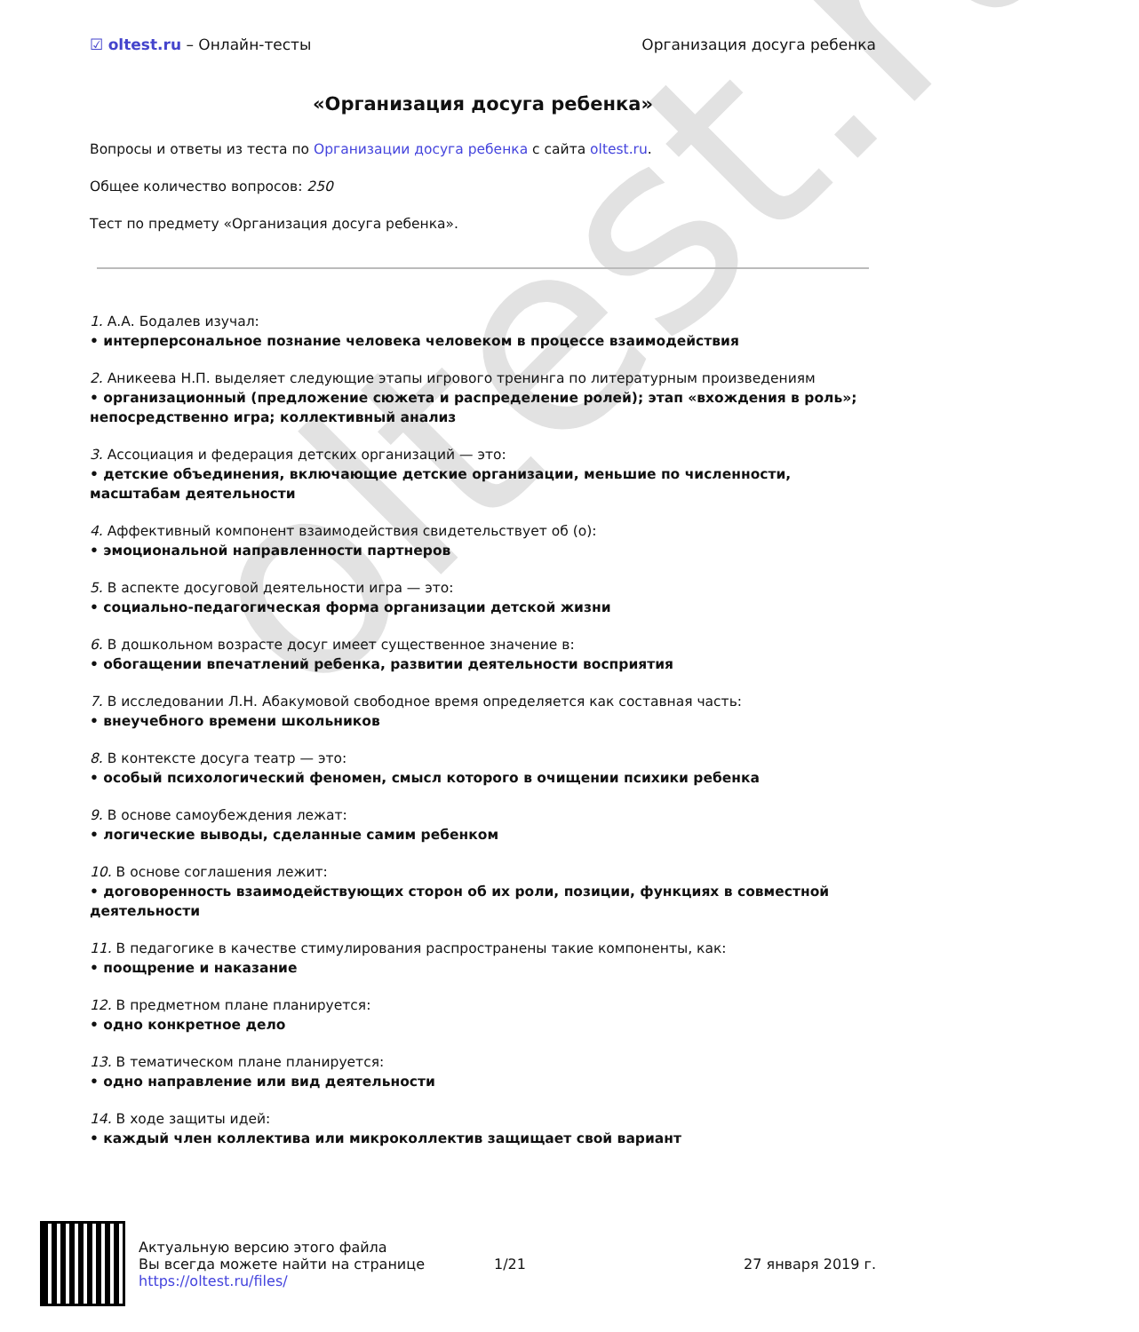oltest.ru
☑ oltest.ru – Онлайн-тесты Организация досуга ребенка
«Организация досуга ребенка»
Вопросы и ответы из теста по Организации досуга ребенка с сайта oltest.ru.
Общее количество вопросов: 250
Тест по предмету «Организация досуга ребенка».
1. А.А. Бодалев изучал:
• интерперсональное познание человека человеком в процессе взаимодействия
2. Аникеева Н.П. выделяет следующие этапы игрового тренинга по литературным произведениям
• организационный (предложение сюжета и распределение ролей); этап «вхождения в роль»; непосредственно игра; коллективный анализ
3. Ассоциация и федерация детских организаций — это:
• детские объединения, включающие детские организации, меньшие по численности, масштабам деятельности
4. Аффективный компонент взаимодействия свидетельствует об (о):
• эмоциональной направленности партнеров
5. В аспекте досуговой деятельности игра — это:
• социально-педагогическая форма организации детской жизни
6. В дошкольном возрасте досуг имеет существенное значение в:
• обогащении впечатлений ребенка, развитии деятельности восприятия
7. В исследовании Л.Н. Абакумовой свободное время определяется как составная часть:
• внеучебного времени школьников
8. В контексте досуга театр — это:
• особый психологический феномен, смысл которого в очищении психики ребенка
9. В основе самоубеждения лежат:
• логические выводы, сделанные самим ребенком
10. В основе соглашения лежит:
• договоренность взаимодействующих сторон об их роли, позиции, функциях в совместной деятельности
11. В педагогике в качестве стимулирования распространены такие компоненты, как:
• поощрение и наказание
12. В предметном плане планируется:
• одно конкретное дело
13. В тематическом плане планируется:
• одно направление или вид деятельности
14. В ходе защиты идей:
• каждый член коллектива или микроколлектив защищает свой вариант
Актуальную версию этого файла
Вы всегда можете найти на странице
https://oltest.ru/files/
1/21 27 января 2019 г.